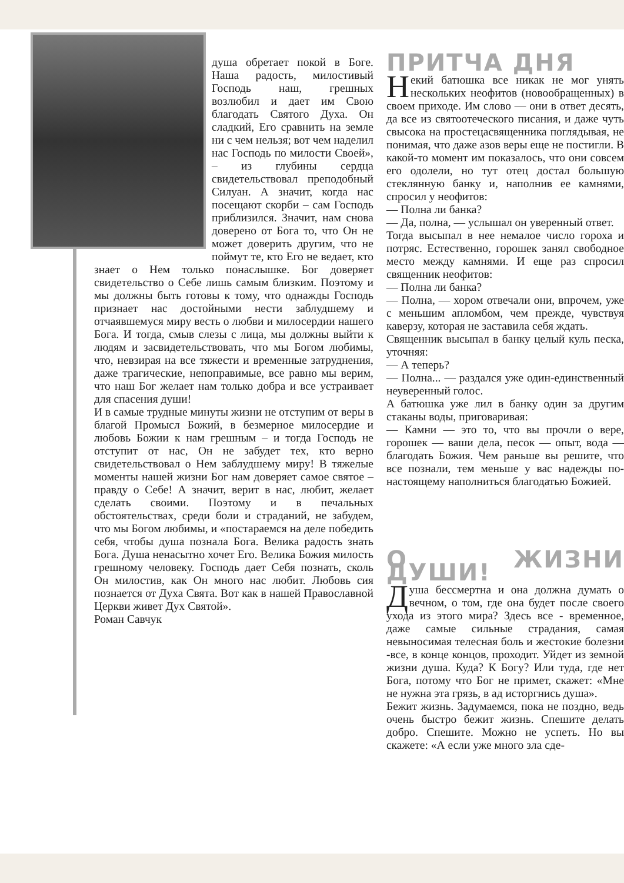душа обретает покой в Боге. Наша радость, милостивый Господь наш, грешных возлюбил и дает им Свою благодать Святого Духа. Он сладкий, Его сравнить на земле ни с чем нельзя; вот чем наделил нас Господь по милости Своей», – из глубины сердца свидетельствовал преподобный Силуан. А значит, когда нас посещают скорби – сам Господь приблизился. Значит, нам снова доверено от Бога то, что Он не может доверить другим, что не поймут те, кто Его не ведает, кто знает о Нем только понаслышке. Бог доверяет свидетельство о Себе лишь самым близким. Поэтому и мы должны быть готовы к тому, что однажды Господь признает нас достойными нести заблудшему и отчаявшемуся миру весть о любви и милосердии нашего Бога. И тогда, смыв слезы с лица, мы должны выйти к людям и засвидетельствовать, что мы Богом любимы, что, невзирая на все тяжести и временные затруднения, даже трагические, непоправимые, все равно мы верим, что наш Бог желает нам только добра и все устраивает для спасения души!
И в самые трудные минуты жизни не отступим от веры в благой Промысл Божий, в безмерное милосердие и любовь Божии к нам грешным – и тогда Господь не отступит от нас, Он не забудет тех, кто верно свидетельствовал о Нем заблудшему миру! В тяжелые моменты нашей жизни Бог нам доверяет самое святое – правду о Себе! А значит, верит в нас, любит, желает сделать своими. Поэтому и в печальных обстоятельствах, среди боли и страданий, не забудем, что мы Богом любимы, и «постараемся на деле победить себя, чтобы душа познала Бога. Велика радость знать Бога. Душа ненасытно хочет Его. Велика Божия милость грешному человеку. Господь дает Себя познать, сколь Он милостив, как Он много нас любит. Любовь сия познается от Духа Свята. Вот как в нашей Православной Церкви живет Дух Святой».
Роман Савчук
ПРИТЧА ДНЯ
Некий батюшка все никак не мог унять нескольких неофитов (новообращенных) в своем приходе. Им слово — они в ответ десять, да все из святоотеческого писания, и даже чуть свысока на простецасвященника поглядывая, не понимая, что даже азов веры еще не постигли. В какой-то момент им показалось, что они совсем его одолели, но тут отец достал большую стеклянную банку и, наполнив ее камнями, спросил у неофитов:
— Полна ли банка?
— Да, полна, — услышал он уверенный ответ.
Тогда высыпал в нее немалое число гороха и потряс. Естественно, горошек занял свободное место между камнями. И еще раз спросил священник неофитов:
— Полна ли банка?
— Полна, — хором отвечали они, впрочем, уже с меньшим апломбом, чем прежде, чувствуя каверзу, которая не заставила себя ждать.
Священник высыпал в банку целый куль песка, уточняя:
— А теперь?
— Полна... — раздался уже один-единственный неуверенный голос.
А батюшка уже лил в банку один за другим стаканы воды, приговаривая:
— Камни — это то, что вы прочли о вере, горошек — ваши дела, песок — опыт, вода — благодать Божия. Чем раньше вы решите, что все познали, тем меньше у вас надежды по-настоящему наполниться благодатью Божией.
О ЖИЗНИ ДУШИ!
Душа бессмертна и она должна думать о вечном, о том, где она будет после своего ухода из этого мира? Здесь все - временное, даже самые сильные страдания, самая невыносимая телесная боль и жестокие болезни -все, в конце концов, проходит. Уйдет из земной жизни душа. Куда? К Богу? Или туда, где нет Бога, потому что Бог не примет, скажет: «Мне не нужна эта грязь, в ад исторгнись душа».
Бежит жизнь. Задумаемся, пока не поздно, ведь очень быстро бежит жизнь. Спешите делать добро. Спешите. Можно не успеть. Но вы скажете: «А если уже много зла сде-